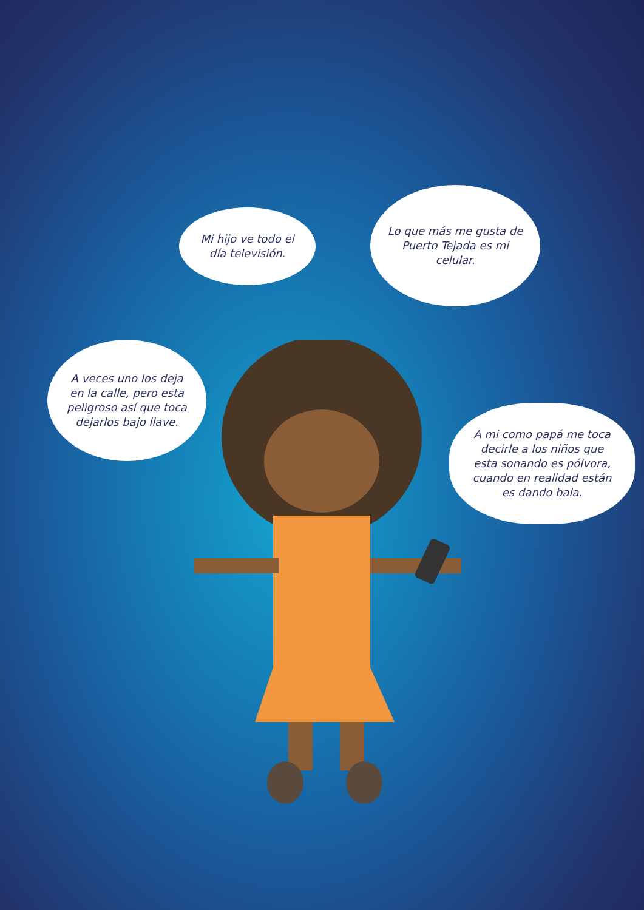Mi hijo ve todo el
día televisión.
Lo que más me gusta de
Puerto Tejada es mi
celular.
A veces uno los deja
en la calle, pero esta
peligroso así que toca
dejarlos bajo llave.
A mi como papá me toca
decirle a los niños que
esta sonando es pólvora,
cuando en realidad están
es dando bala.